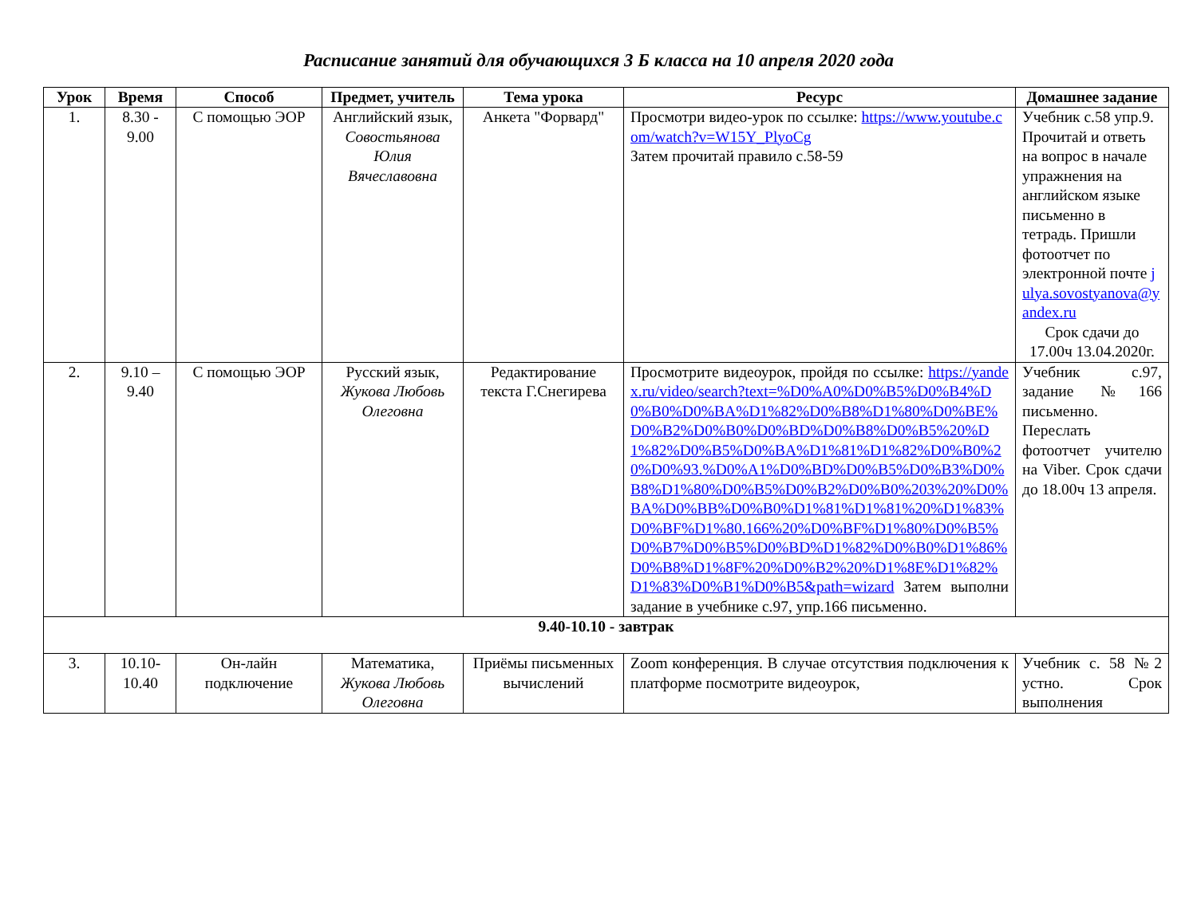Расписание занятий для обучающихся 3 Б класса на 10 апреля 2020 года
| Урок | Время | Способ | Предмет, учитель | Тема урока | Ресурс | Домашнее задание |
| --- | --- | --- | --- | --- | --- | --- |
| 1. | 8.30 - 9.00 | С помощью ЭОР | Английский язык, Совостьянова Юлия Вячеславовна | Анкета "Форвард" | Просмотри видео-урок по ссылке: https://www.youtube.com/watch?v=W15Y_PlyoCg Затем прочитай правило с.58-59 | Учебник с.58 упр.9. Прочитай и ответь на вопрос в начале упражнения на английском языке письменно в тетрадь. Пришли фотоотчет по электронной почте julya.sovostyanova@yandex.ru Срок сдачи до 17.00ч 13.04.2020г. |
| 2. | 9.10 – 9.40 | С помощью ЭОР | Русский язык, Жукова Любовь Олеговна | Редактирование текста Г.Снегирева | Просмотрите видеоурок, пройдя по ссылке: https://yandex.ru/video/search?text=%D0%A0%D0%B5%D0%B4%D0%B0%D0%BA%D1%82%D0%B8%D1%80%D0%BE%D0%B2%D0%B0%D0%BD%D0%B8%D0%B5%20%D1%82%D0%B5%D0%BA%D1%81%D1%82%D0%B0%20%D0%93.%D0%A1%D0%BD%D0%B5%D0%B3%D0%B8%D1%80%D0%B5%D0%B2%D0%B0%203%20%D0%BA%D0%BB%D0%B0%D1%81%D1%81%20%D1%83%D0%BF%D1%80.166%20%D0%BF%D1%80%D0%B5%D0%B7%D0%B5%D0%BD%D1%82%D0%B0%D1%86%D0%B8%D1%8F%20%D0%B2%20%D1%8E%D1%82%D1%83%D0%B1%D0%B5&path=wizard Затем выполни задание в учебнике с.97, упр.166 письменно. | Учебник с.97, задание №166 письменно. Переслать фотоотчет учителю на Viber. Срок сдачи до 18.00ч 13 апреля. |
| 9.40-10.10 - завтрак | | | | | | |
| 3. | 10.10-10.40 | Он-лайн подключение | Математика, Жукова Любовь Олеговна | Приёмы письменных вычислений | Zoom конференция. В случае отсутствия подключения к платформе посмотрите видеоурок, | Учебник с. 58 №2 устно. Срок выполнения |